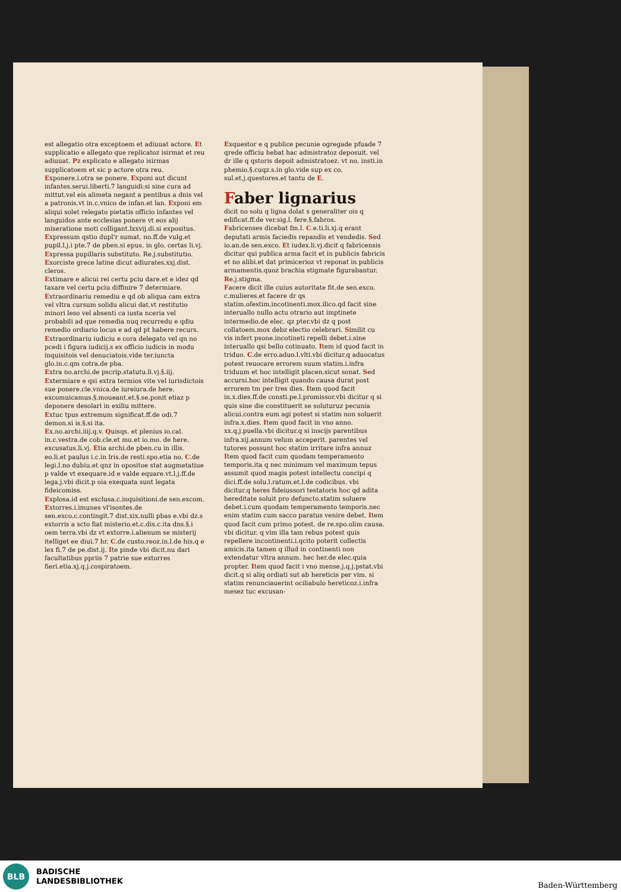est allegatio otra exceptoem et adiuuat actore. Et supplicatio e allegato que replicatoz isirmat et reu adiuuat. Pz explicato e allegato isirmas supplicatoem et sic p actore otra reu.
Exponere.i.otra se ponere. Exponi aut dicunt infantes.serui.liberti.7 languidi:si sine cura ad mittut.vel eis alimeta negant a pentibus a dnis vel a patronis.vt in.c.vnico de infan.et lan. Exponi em aliqui solet relegato pietatis officio infantes vel languidos ante ecclesias ponere vt eos alij miseratione moti colligant.lxxvij.di.si expositus.
Expressum qstio dupl'r sumat. no.ff.de vulg.et pupil.l.j.i pte.7 de pben.si epus. in glo. certas li.vj.
Expressa pupillaris substituto. Re.j.substitutio.
Exorciste grece latine dicut adiurates.xxj.dist. cleros.
Extimare e alicui rei certu pciu dare.et e idez qd taxare vel certu pciu diffinire 7 determiare.
Extraordinariu remediu e qd ob aliqua cam extra vel vltra cursum solidu alicui dat.vt restitutio minori leso vel absenti ca iusta nceria vel probabili ad que remedia nuq recurredu e qdiu remedio ordiario locus e ad qd pt habere recurs.
Extraordinariu iudiciu e cora delegato vel qn no pcedi i figura iudicij.s ex officio iudicis in modu inquisitois vel denuciatois.vide ter.iuncta glo.in.c.qm cotra.de pba.
Extra no.archi.de pscrip.statutu.li.vj.§.iij.
Extermiare e qsi extra termios vite vel iurisdictois sue ponere.cle.vnica.de iureiura.de here. excomuicamus.§.moueant.et.§.se.ponit etiaz p deponere desolari in exiliu mittere.
Extuc tpus extremum significat.ff.de odi.7 demon.si is.§.si ita.
Ex.no.archi.iiij.q.v. Quisqs. et plenius io.cal. in.c.vestra.de cob.cle.et mu.et io.mo. de here. excusatus.li.vj. Etia archi.de pben.cu in illis. eo.li.et paulus i.c.in lris.de resti.spo.etia no. C.de legi.l.no dubiu.et qnz in opositoe stat augmetatiue p valde vt exequare.id e valde equare.vt.l.j.ff.de lega.j.vbi dicit.p oia exequata sunt legata fideicomiss.
Explosa.id est exclusa.c.inquisitioni.de sen.excom.
Extorres.i.imunes vl'isontes.de sen.exco.c.contingit.7 dist.xix.nulli pbas e.vbi dz.s extorris a scto fiat misterio.et.c.dis.c.ita dns.§.i oem terra.vbi dz vt extorre.i.alienum se misterij itelliget ee diui.7 hr. C.de custo.reoz.in.l.de his.q e lex fi.7 de pe.dist.ij. Ite pinde vbi dicit.nu dari facultatibus ppriis 7 patrie sue extorres fieri.etia.xj.q.j.cospiratoem.
Exquestor e q publice pecunie ogregade pfuade 7 qrede officiu hebat hac admistratoz deposuit. vel dr ille q qstoris depoit admistratoez. vt no. insti.in phemio.§.cuqz.s.in glo.vide sup ex co. sul.et.j.questores.et tantu de E.
Faber lignarius
dicit no solu q ligna dolat s generaliter ois q edificat.ff.de ver.sig.l. fere.§.fabros.
Fabricenses dicebat fm.l. C.e.ti.li.xj.q erant deputati armis faciedis repandis et vendedis. Sed io.an.de sen.exco. Et iudex.li.vj.dicit q fabricensis dicitur qui publica arma facit et in publicis fabricis et no alibi.et dat primicerioz vt reponat in publicis armamentis.quoz brachia stigmate figurabantur. Re.j.stigma.
Facere dicit ille cuius autoritate fit.de sen.exco. c.mulieres.et facere dr qs statim.ofestim.incotinenti.mox.ilico.qd facit sine interuallo nullo actu otrario aut imptinete intermedio.de elec. qz pter.vbi dz q post collatoem.mox debz electio celebrari. Similit cu vis infert psone.incotineti repelli debet.i.sine interuallo qsi bello cotinuato. Item id quod facit in triduo. C.de erro.aduo.l.vlti.vbi dicitur.q aduocatus potest reuocare errorem suum statim.i.infra triduum et hoc intelligit placen.sicut sonat. Sed accursi.hoc intelligit quando causa durat post errorem tm per tres dies. Item quod facit in.x.dies.ff.de consti.pe.l.promissor.vbi dicitur q si quis sine die constituerit se soluturuz pecunia alicui.contra eum agi potest si statim non soluerit infra.x.dies. Item quod facit in vno anno. xx.q.j.puella.vbi dicitur.q si inscijs parentibus infra.xij.annum velum acceperit. parentes vel tutores possunt hoc statim irritare infra annuz Item quod facit cum quodam temperamento temporis.ita q nec minimum vel maximum tepus assumit quod magis potest intellectu concipi q dici.ff.de solu.l.ratum.et.l.de codicibus. vbi dicitur.q heres fideiussori testatoris hoc qd adita hereditate soluit pro defuncto.statim soluere debet.i.cum quodam temperamento temporis.nec enim statim cum sacco paratus venire debet. Item quod facit cum primo potest. de re.spo.olim causa. vbi dicitur. q vim illa tam rebus potest quis repellere incontinenti.i.qcito poterit collectis amicis.ita tamen q illud in continenti non extendatur vltra annum. hec her.de elec.quia propter. Item quod facit i vno mense.j.q.j.pstat.vbi dicit.q si aliq ordiati sut ab hereticis per vim. si statim renunciauerint ociliabulo hereticoz.i.infra mesez tuc excusan-
BLB
BADISCHE
LANDESBIBLIOTHEK Baden-Württemberg